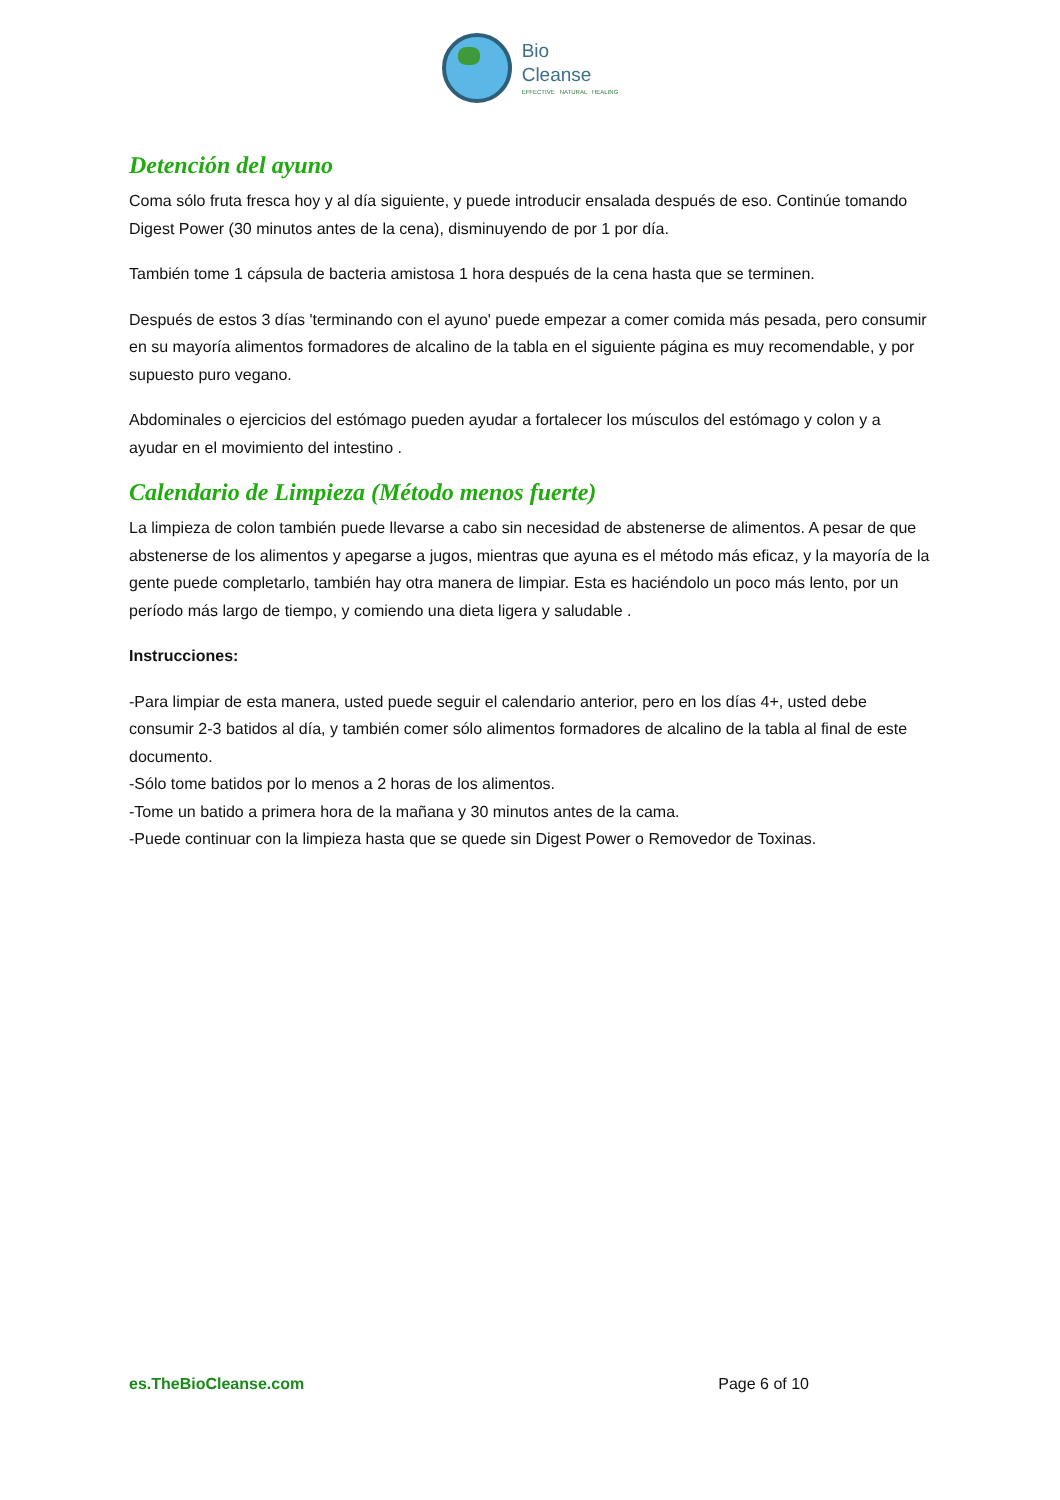Bio
Cleanse
EFFECTIVE NATURAL HEALING
Detención del ayuno
Coma sólo fruta fresca hoy y al día siguiente, y puede introducir ensalada después de eso. Continúe tomando Digest Power (30 minutos antes de la cena), disminuyendo de por 1 por día.
También tome 1 cápsula de bacteria amistosa 1 hora después de la cena hasta que se terminen.
Después de estos 3 días 'terminando con el ayuno' puede empezar a comer comida más pesada, pero consumir en su mayoría alimentos formadores de alcalino de la tabla en el siguiente página es muy recomendable, y por supuesto puro vegano.
Abdominales o ejercicios del estómago pueden ayudar a fortalecer los músculos del estómago y colon y a ayudar en el movimiento del intestino .
Calendario de Limpieza (Método menos fuerte)
La limpieza de colon también puede llevarse a cabo sin necesidad de abstenerse de alimentos. A pesar de que abstenerse de los alimentos y apegarse a jugos, mientras que ayuna es el método más eficaz, y la mayoría de la gente puede completarlo, también hay otra manera de limpiar. Esta es haciéndolo un poco más lento, por un período más largo de tiempo, y comiendo una dieta ligera y saludable .
Instrucciones:
-Para limpiar de esta manera, usted puede seguir el calendario anterior, pero en los días 4+, usted debe consumir 2-3 batidos al día, y también comer sólo alimentos formadores de alcalino de la tabla al final de este documento.
-Sólo tome batidos por lo menos a 2 horas de los alimentos.
-Tome un batido a primera hora de la mañana y 30 minutos antes de la cama.
-Puede continuar con la limpieza hasta que se quede sin Digest Power o Removedor de Toxinas.
es.TheBioCleanse.com Page 6 of 10